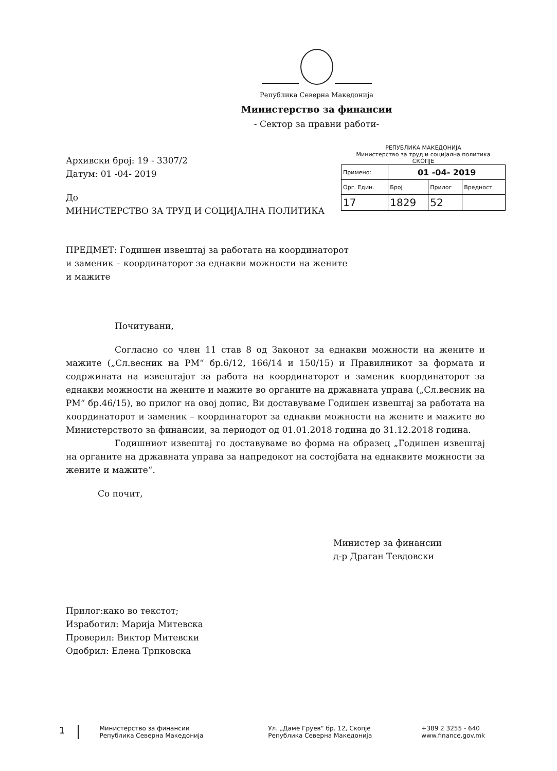Република Северна Македонија
Министерство за финансии
- Сектор за правни работи-
Архивски број: 19 - 3307/2
Датум: 01 -04- 2019
До
МИНИСТЕРСТВО ЗА ТРУД И СОЦИЈАЛНА ПОЛИТИКА
РЕПУБЛИКА МАКЕДОНИЈА
Министерство за труд и социјална политика
СКОПЈЕ
| Примено: | 01 -04- 2019 | | |
| Орг. Един. | Број | Прилог | Вредност |
| 17 | 1829 | 52 | |
ПРЕДМЕТ: Годишен извештај за работата на координаторот и заменик – координаторот за еднакви можности на жените и мажите
Почитувани,
Согласно со член 11 став 8 од Законот за еднакви можности на жените и мажите („Сл.весник на РМ“ бр.6/12, 166/14 и 150/15) и Правилникот за формата и содржината на извештајот за работа на координаторот и заменик координаторот за еднакви можности на жените и мажите во органите на државната управа („Сл.весник на РМ“ бр.46/15), во прилог на овој допис, Ви доставуваме Годишен извештај за работата на координаторот и заменик – координаторот за еднакви можности на жените и мажите во Министерството за финансии, за периодот од 01.01.2018 година до 31.12.2018 година.
Годишниот извештај го доставуваме во форма на образец „Годишен извештај на органите на државната управа за напредокот на состојбата на еднаквите можности за жените и мажите“.
Со почит,
Министер за финансии
д-р Драган Тевдовски
Прилог:како во текстот;
Изработил: Марија Митевска
Проверил: Виктор Митевски
Одобрил: Елена Трпковска
1
Министерство за финансии
Република Северна Македонија
Ул. „Даме Груев“ бр. 12, Скопје
Република Северна Македонија
+389 2 3255 - 640
www.finance.gov.mk